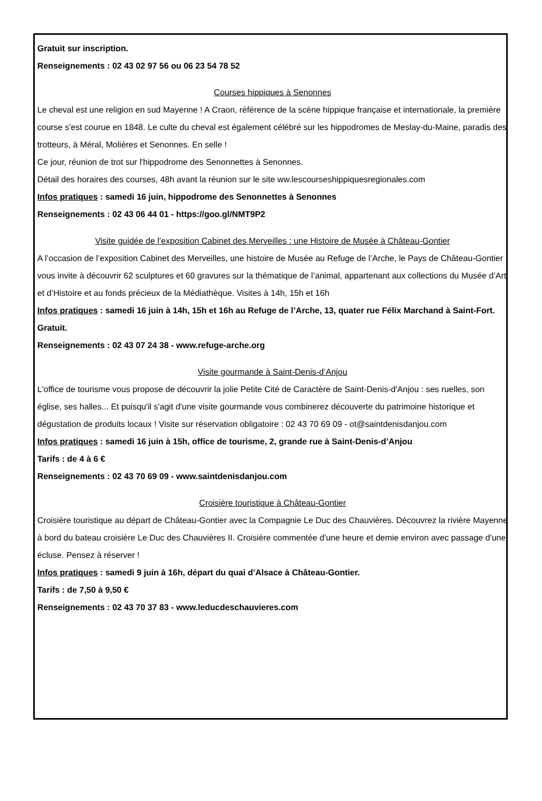Gratuit sur inscription.
Renseignements : 02 43 02 97 56 ou 06 23 54 78 52
Courses hippiques à Senonnes
Le cheval est une religion en sud Mayenne ! A Craon, référence de la scène hippique française et internationale, la première course s'est courue en 1848. Le culte du cheval est également célébré sur les hippodromes de Meslay-du-Maine, paradis des trotteurs, à Méral, Molières et Senonnes. En selle !
Ce jour, réunion de trot sur l'hippodrome des Senonnettes à Senonnes.
Détail des horaires des courses, 48h avant la réunion sur le site ww.lescourseshippiquesregionales.com
Infos pratiques : samedi 16 juin, hippodrome des Senonnettes à Senonnes
Renseignements : 02 43 06 44 01 - https://goo.gl/NMT9P2
Visite guidée de l’exposition Cabinet des Merveilles : une Histoire de Musée à Château-Gontier
A l’occasion de l’exposition Cabinet des Merveilles, une histoire de Musée au Refuge de l’Arche, le Pays de Château-Gontier vous invite à découvrir 62 sculptures et 60 gravures sur la thématique de l’animal, appartenant aux collections du Musée d’Art et d’Histoire et au fonds précieux de la Médiathèque. Visites à 14h, 15h et 16h
Infos pratiques : samedi 16 juin à 14h, 15h et 16h au Refuge de l’Arche, 13, quater rue Félix Marchand à Saint-Fort. Gratuit.
Renseignements : 02 43 07 24 38 - www.refuge-arche.org
Visite gourmande à Saint-Denis-d’Anjou
L'office de tourisme vous propose de découvrir la jolie Petite Cité de Caractère de Saint-Denis-d'Anjou : ses ruelles, son église, ses halles... Et puisqu'il s'agit d'une visite gourmande vous combinerez découverte du patrimoine historique et dégustation de produits locaux ! Visite sur réservation obligatoire : 02 43 70 69 09 - ot@saintdenisdanjou.com
Infos pratiques : samedi 16 juin à 15h, office de tourisme, 2, grande rue à Saint-Denis-d’Anjou
Tarifs : de 4 à 6 €
Renseignements : 02 43 70 69 09 - www.saintdenisdanjou.com
Croisière touristique à Château-Gontier
Croisière touristique au départ de Château-Gontier avec la Compagnie Le Duc des Chauvières. Découvrez la rivière Mayenne à bord du bateau croisière Le Duc des Chauvières II. Croisière commentée d'une heure et demie environ avec passage d'une écluse. Pensez à réserver !
Infos pratiques : samedi 9 juin à 16h, départ du quai d’Alsace à Château-Gontier.
Tarifs : de 7,50 à 9,50 €
Renseignements : 02 43 70 37 83 - www.leducdeschauvieres.com